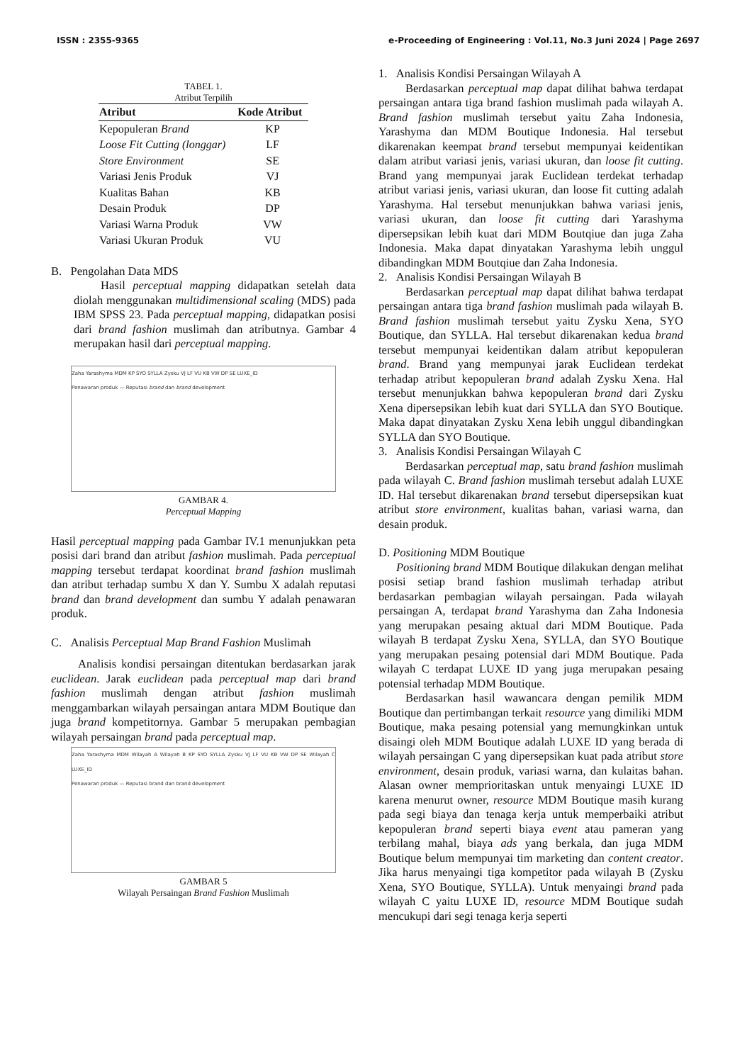ISSN : 2355-9365 e-Proceeding of Engineering : Vol.11, No.3 Juni 2024 | Page 2697
TABEL 1.
Atribut Terpilih
| Atribut | Kode Atribut |
| --- | --- |
| Kepopuleran Brand | KP |
| Loose Fit Cutting (longgar) | LF |
| Store Environment | SE |
| Variasi Jenis Produk | VJ |
| Kualitas Bahan | KB |
| Desain Produk | DP |
| Variasi Warna Produk | VW |
| Variasi Ukuran Produk | VU |
B. Pengolahan Data MDS
Hasil perceptual mapping didapatkan setelah data diolah menggunakan multidimensional scaling (MDS) pada IBM SPSS 23. Pada perceptual mapping, didapatkan posisi dari brand fashion muslimah dan atributnya. Gambar 4 merupakan hasil dari perceptual mapping.
Zaha Yarashyma MDM KP SYO SYLLA Zysku VJ LF VU KB VW DP SE LUXE_ID
Penawaran produk — Reputasi brand dan brand development
GAMBAR 4.
Perceptual Mapping
Hasil perceptual mapping pada Gambar IV.1 menunjukkan peta posisi dari brand dan atribut fashion muslimah. Pada perceptual mapping tersebut terdapat koordinat brand fashion muslimah dan atribut terhadap sumbu X dan Y. Sumbu X adalah reputasi brand dan brand development dan sumbu Y adalah penawaran produk.
C. Analisis Perceptual Map Brand Fashion Muslimah
Analisis kondisi persaingan ditentukan berdasarkan jarak euclidean. Jarak euclidean pada perceptual map dari brand fashion muslimah dengan atribut fashion muslimah menggambarkan wilayah persaingan antara MDM Boutique dan juga brand kompetitornya. Gambar 5 merupakan pembagian wilayah persaingan brand pada perceptual map.
Zaha Yarashyma MDM Wilayah A Wilayah B KP SYO SYLLA Zysku VJ LF VU KB VW DP SE Wilayah C LUXE_ID
Penawaran produk — Reputasi brand dan brand development
GAMBAR 5
Wilayah Persaingan Brand Fashion Muslimah
1. Analisis Kondisi Persaingan Wilayah A
Berdasarkan perceptual map dapat dilihat bahwa terdapat persaingan antara tiga brand fashion muslimah pada wilayah A. Brand fashion muslimah tersebut yaitu Zaha Indonesia, Yarashyma dan MDM Boutique Indonesia. Hal tersebut dikarenakan keempat brand tersebut mempunyai keidentikan dalam atribut variasi jenis, variasi ukuran, dan loose fit cutting. Brand yang mempunyai jarak Euclidean terdekat terhadap atribut variasi jenis, variasi ukuran, dan loose fit cutting adalah Yarashyma. Hal tersebut menunjukkan bahwa variasi jenis, variasi ukuran, dan loose fit cutting dari Yarashyma dipersepsikan lebih kuat dari MDM Boutqiue dan juga Zaha Indonesia. Maka dapat dinyatakan Yarashyma lebih unggul dibandingkan MDM Boutqiue dan Zaha Indonesia.
2. Analisis Kondisi Persaingan Wilayah B
Berdasarkan perceptual map dapat dilihat bahwa terdapat persaingan antara tiga brand fashion muslimah pada wilayah B. Brand fashion muslimah tersebut yaitu Zysku Xena, SYO Boutique, dan SYLLA. Hal tersebut dikarenakan kedua brand tersebut mempunyai keidentikan dalam atribut kepopuleran brand. Brand yang mempunyai jarak Euclidean terdekat terhadap atribut kepopuleran brand adalah Zysku Xena. Hal tersebut menunjukkan bahwa kepopuleran brand dari Zysku Xena dipersepsikan lebih kuat dari SYLLA dan SYO Boutique. Maka dapat dinyatakan Zysku Xena lebih unggul dibandingkan SYLLA dan SYO Boutique.
3. Analisis Kondisi Persaingan Wilayah C
Berdasarkan perceptual map, satu brand fashion muslimah pada wilayah C. Brand fashion muslimah tersebut adalah LUXE ID. Hal tersebut dikarenakan brand tersebut dipersepsikan kuat atribut store environment, kualitas bahan, variasi warna, dan desain produk.
D. Positioning MDM Boutique
Positioning brand MDM Boutique dilakukan dengan melihat posisi setiap brand fashion muslimah terhadap atribut berdasarkan pembagian wilayah persaingan. Pada wilayah persaingan A, terdapat brand Yarashyma dan Zaha Indonesia yang merupakan pesaing aktual dari MDM Boutique. Pada wilayah B terdapat Zysku Xena, SYLLA, dan SYO Boutique yang merupakan pesaing potensial dari MDM Boutique. Pada wilayah C terdapat LUXE ID yang juga merupakan pesaing potensial terhadap MDM Boutique.
Berdasarkan hasil wawancara dengan pemilik MDM Boutique dan pertimbangan terkait resource yang dimiliki MDM Boutique, maka pesaing potensial yang memungkinkan untuk disaingi oleh MDM Boutique adalah LUXE ID yang berada di wilayah persaingan C yang dipersepsikan kuat pada atribut store environment, desain produk, variasi warna, dan kulaitas bahan. Alasan owner memprioritaskan untuk menyaingi LUXE ID karena menurut owner, resource MDM Boutique masih kurang pada segi biaya dan tenaga kerja untuk memperbaiki atribut kepopuleran brand seperti biaya event atau pameran yang terbilang mahal, biaya ads yang berkala, dan juga MDM Boutique belum mempunyai tim marketing dan content creator. Jika harus menyaingi tiga kompetitor pada wilayah B (Zysku Xena, SYO Boutique, SYLLA). Untuk menyaingi brand pada wilayah C yaitu LUXE ID, resource MDM Boutique sudah mencukupi dari segi tenaga kerja seperti